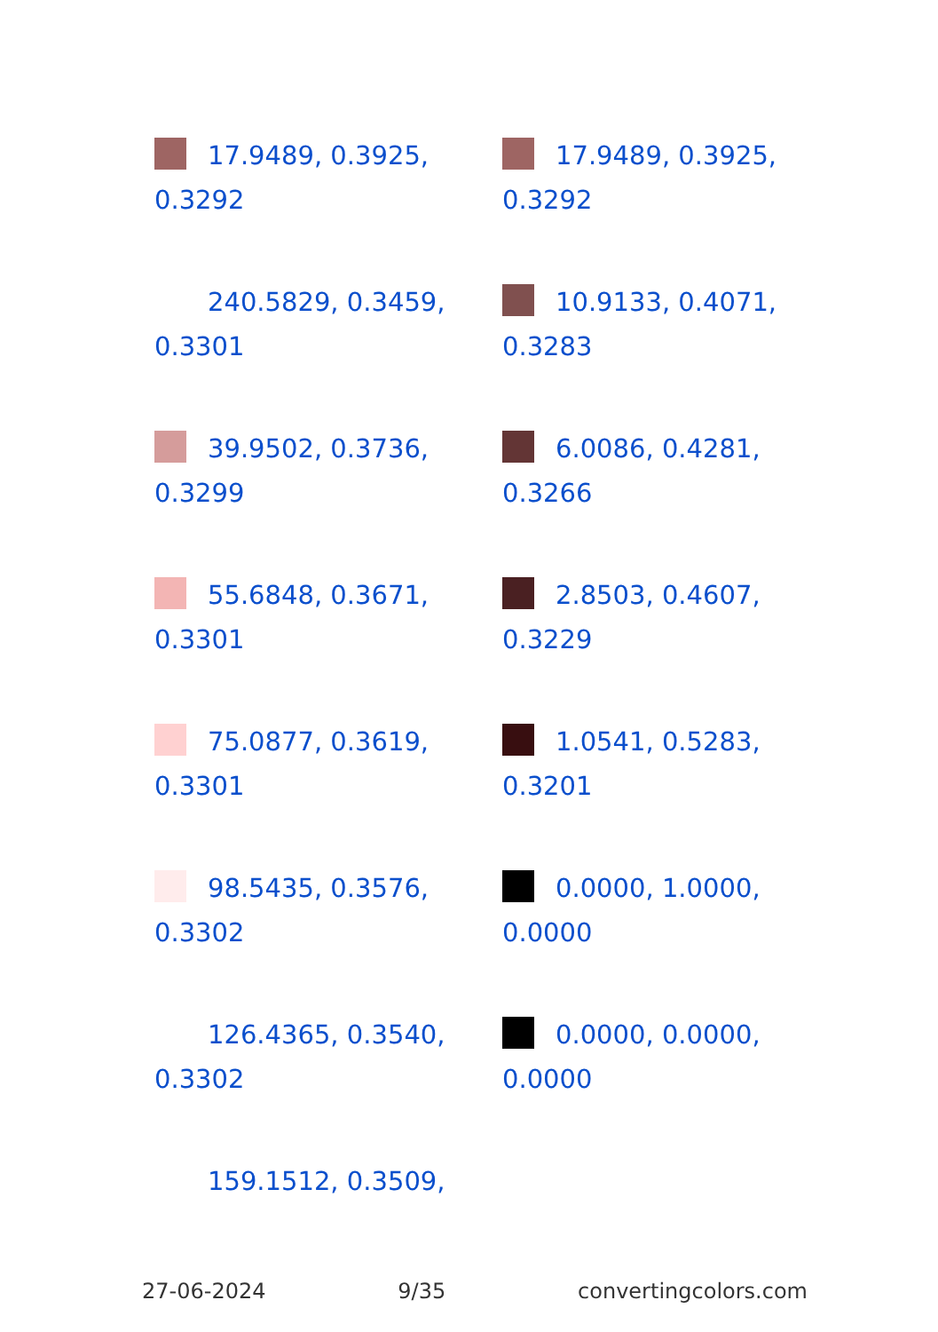17.9489, 0.3925,
0.3292
17.9489, 0.3925,
0.3292
240.5829, 0.3459,
0.3301
10.9133, 0.4071,
0.3283
39.9502, 0.3736,
0.3299
6.0086, 0.4281,
0.3266
55.6848, 0.3671,
0.3301
2.8503, 0.4607,
0.3229
75.0877, 0.3619,
0.3301
1.0541, 0.5283,
0.3201
98.5435, 0.3576,
0.3302
0.0000, 1.0000,
0.0000
126.4365, 0.3540,
0.3302
0.0000, 0.0000,
0.0000
159.1512, 0.3509,
27-06-2024 9/35 convertingcolors.com